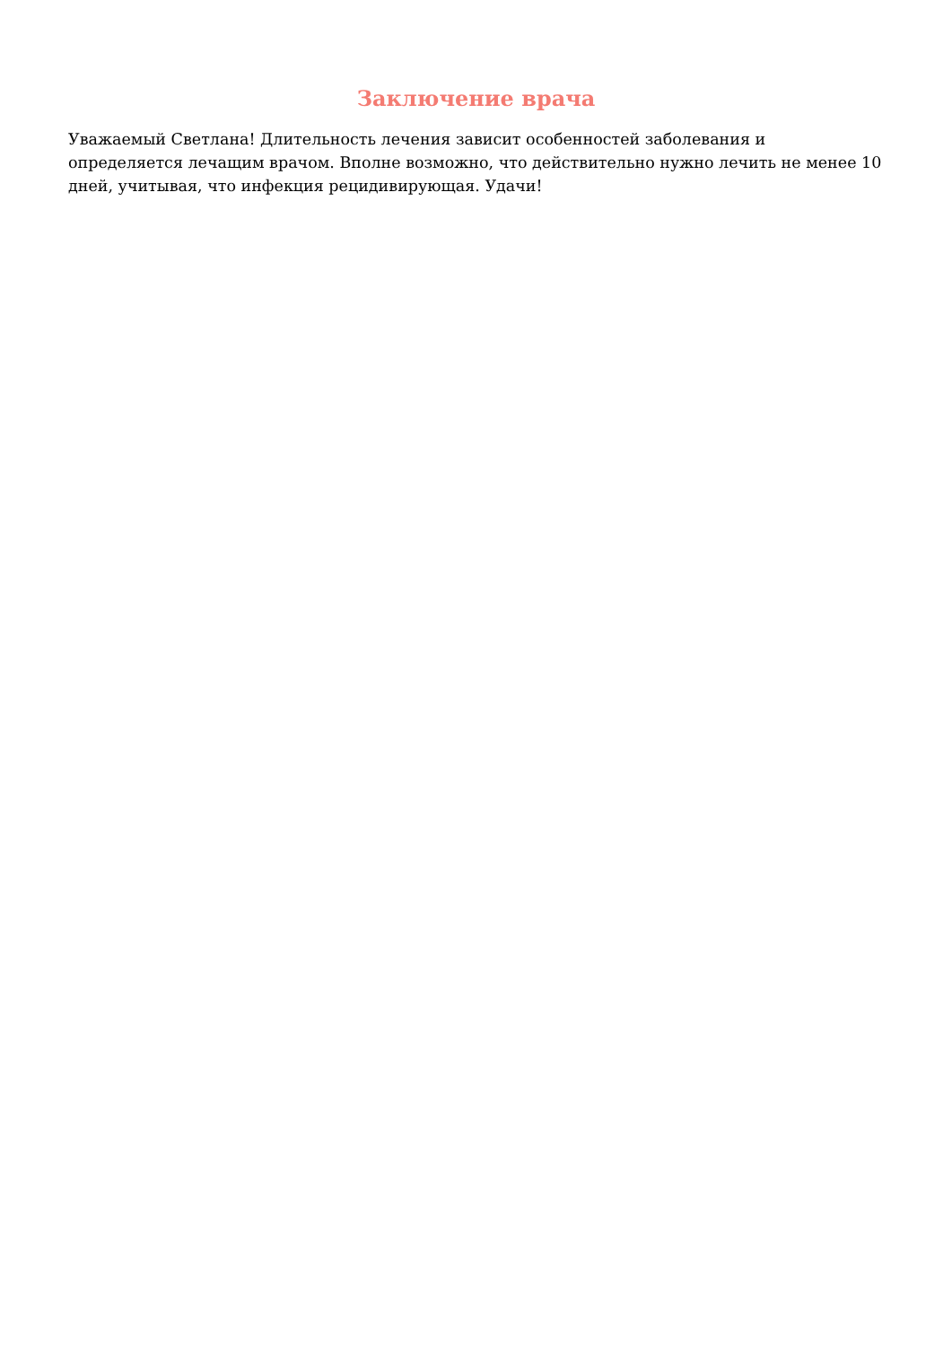Заключение врача
Уважаемый Светлана! Длительность лечения зависит особенностей заболевания и определяется лечащим врачом. Вполне возможно, что действительно нужно лечить не менее 10 дней, учитывая, что инфекция рецидивирующая. Удачи!